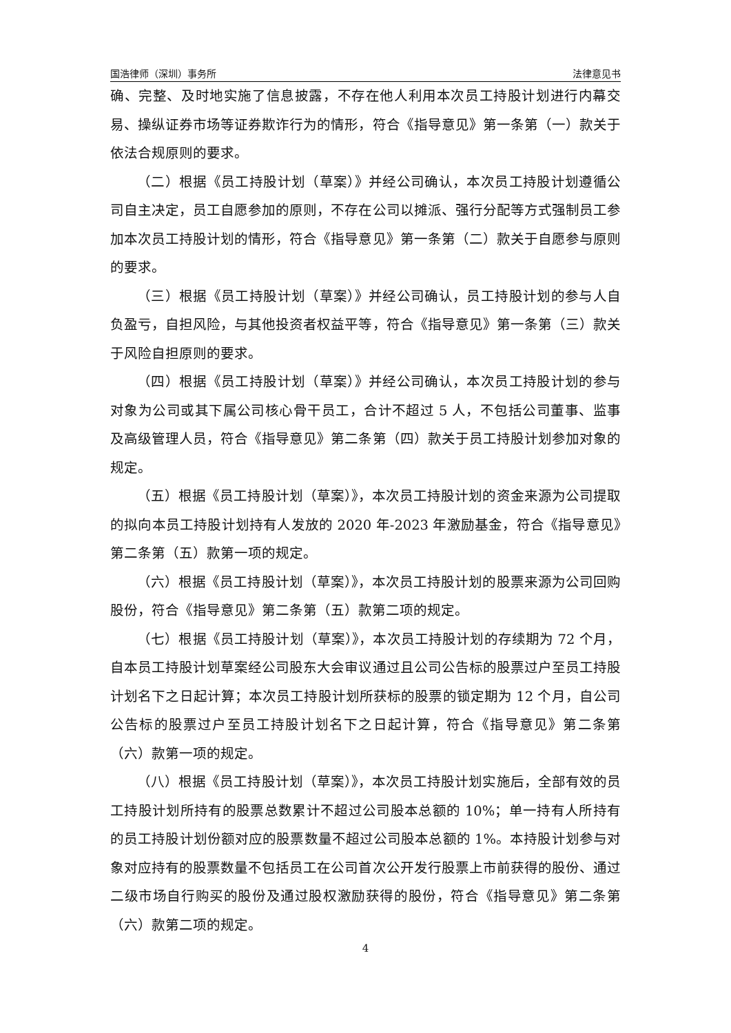国浩律师（深圳）事务所 法律意见书
确、完整、及时地实施了信息披露，不存在他人利用本次员工持股计划进行内幕交易、操纵证券市场等证券欺诈行为的情形，符合《指导意见》第一条第（一）款关于依法合规原则的要求。
（二）根据《员工持股计划（草案）》并经公司确认，本次员工持股计划遵循公司自主决定，员工自愿参加的原则，不存在公司以摊派、强行分配等方式强制员工参加本次员工持股计划的情形，符合《指导意见》第一条第（二）款关于自愿参与原则的要求。
（三）根据《员工持股计划（草案）》并经公司确认，员工持股计划的参与人自负盈亏，自担风险，与其他投资者权益平等，符合《指导意见》第一条第（三）款关于风险自担原则的要求。
（四）根据《员工持股计划（草案）》并经公司确认，本次员工持股计划的参与对象为公司或其下属公司核心骨干员工，合计不超过 5 人，不包括公司董事、监事及高级管理人员，符合《指导意见》第二条第（四）款关于员工持股计划参加对象的规定。
（五）根据《员工持股计划（草案）》，本次员工持股计划的资金来源为公司提取的拟向本员工持股计划持有人发放的 2020 年-2023 年激励基金，符合《指导意见》第二条第（五）款第一项的规定。
（六）根据《员工持股计划（草案）》，本次员工持股计划的股票来源为公司回购股份，符合《指导意见》第二条第（五）款第二项的规定。
（七）根据《员工持股计划（草案）》，本次员工持股计划的存续期为 72 个月，自本员工持股计划草案经公司股东大会审议通过且公司公告标的股票过户至员工持股计划名下之日起计算；本次员工持股计划所获标的股票的锁定期为 12 个月，自公司公告标的股票过户至员工持股计划名下之日起计算，符合《指导意见》第二条第（六）款第一项的规定。
（八）根据《员工持股计划（草案）》，本次员工持股计划实施后，全部有效的员工持股计划所持有的股票总数累计不超过公司股本总额的 10%；单一持有人所持有的员工持股计划份额对应的股票数量不超过公司股本总额的 1%。本持股计划参与对象对应持有的股票数量不包括员工在公司首次公开发行股票上市前获得的股份、通过二级市场自行购买的股份及通过股权激励获得的股份，符合《指导意见》第二条第（六）款第二项的规定。
4